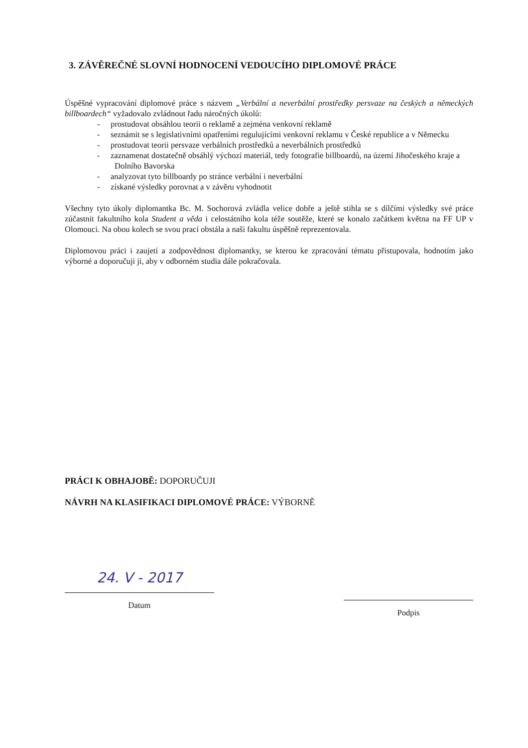3. ZÁVĚREČNÉ SLOVNÍ HODNOCENÍ VEDOUCÍHO DIPLOMOVÉ PRÁCE
Úspěšné vypracování diplomové práce s názvem „Verbální a neverbální prostředky persvaze na českých a německých billboardech“ vyžadovalo zvládnout řadu náročných úkolů:
- prostudovat obsáhlou teorii o reklamě a zejména venkovní reklamě
- seznámit se s legislativními opatřeními regulujícími venkovní reklamu v České republice a v Německu
- prostudovat teorii persvaze verbálních prostředků a neverbálních prostředků
- zaznamenat dostatečně obsáhlý výchozí materiál, tedy fotografie billboardů, na území Jihočeského kraje a Dolního Bavorska
- analyzovat tyto billboardy po stránce verbální i neverbální
- získané výsledky porovnat a v závěru vyhodnotit
Všechny tyto úkoly diplomantka Bc. M. Sochorová zvládla velice dobře a ještě stihla se s dílčími výsledky své práce zúčastnit fakultního kola Student a věda i celostátního kola téže soutěže, které se konalo začátkem května na FF UP v Olomouci. Na obou kolech se svou prací obstála a naši fakultu úspěšně reprezentovala.
Diplomovou práci i zaujetí a zodpovědnost diplomantky, se kterou ke zpracování tématu přistupovala, hodnotím jako výborné a doporučuji ji, aby v odborném studia dále pokračovala.
PRÁCI K OBHAJOBĚ: DOPORUČUJI
NÁVRH NA KLASIFIKACI DIPLOMOVÉ PRÁCE: VÝBORNĚ
24. V - 2017
Datum
Podpis